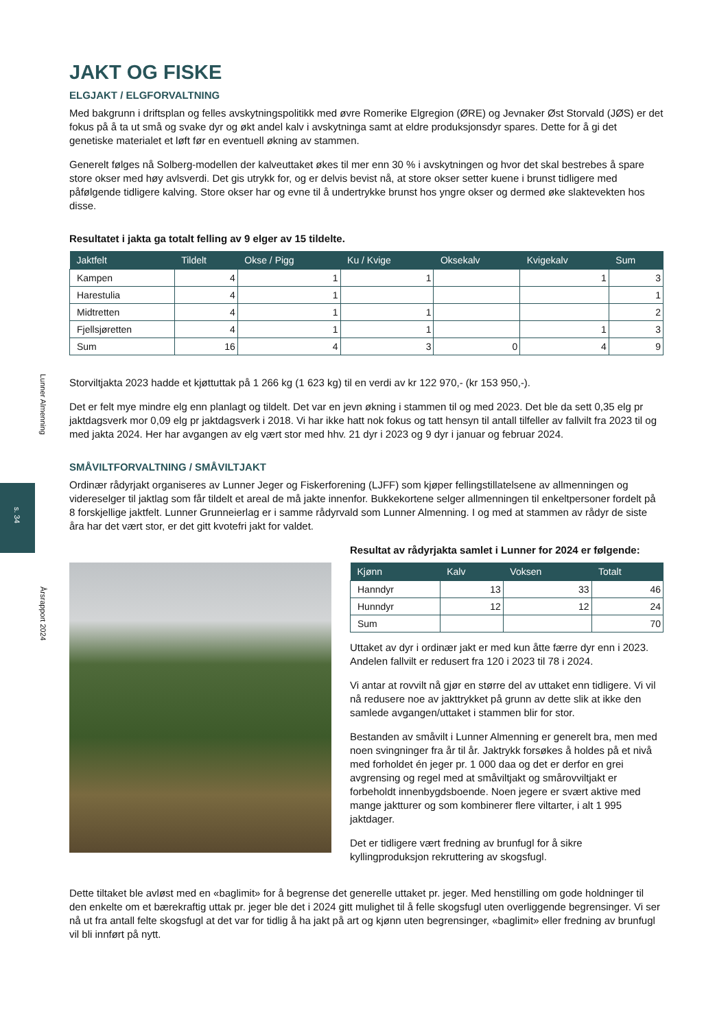Lunner Almenning
s. 34
Årsrapport 2024
JAKT OG FISKE
ELGJAKT / ELGFORVALTNING
Med bakgrunn i driftsplan og felles avskytningspolitikk med øvre Romerike Elgregion (ØRE) og Jevnaker Øst Storvald (JØS) er det fokus på å ta ut små og svake dyr og økt andel kalv i avskytninga samt at eldre produksjonsdyr spares. Dette for å gi det genetiske materialet et løft før en eventuell økning av stammen.
Generelt følges nå Solberg-modellen der kalveuttaket økes til mer enn 30 % i avskytningen og hvor det skal bestrebes å spare store okser med høy avlsverdi. Det gis utrykk for, og er delvis bevist nå, at store okser setter kuene i brunst tidligere med påfølgende tidligere kalving. Store okser har og evne til å undertrykke brunst hos yngre okser og dermed øke slaktevekten hos disse.
Resultatet i jakta ga totalt felling av 9 elger av 15 tildelte.
| Jaktfelt | Tildelt | Okse / Pigg | Ku / Kvige | Oksekalv | Kvigekalv | Sum |
| --- | --- | --- | --- | --- | --- | --- |
| Kampen | 4 | 1 | 1 | | 1 | 3 |
| Harestulia | 4 | 1 | | | | 1 |
| Midtretten | 4 | 1 | 1 | | | 2 |
| Fjellsjøretten | 4 | 1 | 1 | | 1 | 3 |
| Sum | 16 | 4 | 3 | 0 | 4 | 9 |
Storviltjakta 2023 hadde et kjøttuttak på 1 266 kg (1 623 kg) til en verdi av kr 122 970,- (kr 153 950,-).
Det er felt mye mindre elg enn planlagt og tildelt. Det var en jevn økning i stammen til og med 2023. Det ble da sett 0,35 elg pr jaktdagsverk mor 0,09 elg pr jaktdagsverk i 2018. Vi har ikke hatt nok fokus og tatt hensyn til antall tilfeller av fallvilt fra 2023 til og med jakta 2024. Her har avgangen av elg vært stor med hhv. 21 dyr i 2023 og 9 dyr i januar og februar 2024.
SMÅVILTFORVALTNING / SMÅVILTJAKT
Ordinær rådyrjakt organiseres av Lunner Jeger og Fiskerforening (LJFF) som kjøper fellingstillatelsene av allmenningen og videreselger til jaktlag som får tildelt et areal de må jakte innenfor. Bukkekortene selger allmenningen til enkeltpersoner fordelt på 8 forskjellige jaktfelt. Lunner Grunneierlag er i samme rådyrvald som Lunner Almenning. I og med at stammen av rådyr de siste åra har det vært stor, er det gitt kvotefri jakt for valdet.
Resultat av rådyrjakta samlet i Lunner for 2024 er følgende:
| Kjønn | Kalv | Voksen | Totalt |
| --- | --- | --- | --- |
| Hanndyr | 13 | 33 | 46 |
| Hunndyr | 12 | 12 | 24 |
| Sum | | | 70 |
Uttaket av dyr i ordinær jakt er med kun åtte færre dyr enn i 2023. Andelen fallvilt er redusert fra 120 i 2023 til 78 i 2024.
Vi antar at rovvilt nå gjør en større del av uttaket enn tidligere. Vi vil nå redusere noe av jakttrykket på grunn av dette slik at ikke den samlede avgangen/uttaket i stammen blir for stor.
Bestanden av småvilt i Lunner Almenning er generelt bra, men med noen svingninger fra år til år. Jaktrykk forsøkes å holdes på et nivå med forholdet én jeger pr. 1 000 daa og det er derfor en grei avgrensing og regel med at småviltjakt og smårovviltjakt er forbeholdt innenbygdsboende. Noen jegere er svært aktive med mange jaktturer og som kombinerer flere viltarter, i alt 1 995 jaktdager.
Det er tidligere vært fredning av brunfugl for å sikre kyllingproduksjon rekruttering av skogsfugl.
Dette tiltaket ble avløst med en «baglimit» for å begrense det generelle uttaket pr. jeger. Med henstilling om gode holdninger til den enkelte om et bærekraftig uttak pr. jeger ble det i 2024 gitt mulighet til å felle skogsfugl uten overliggende begrensinger. Vi ser nå ut fra antall felte skogsfugl at det var for tidlig å ha jakt på art og kjønn uten begrensinger, «baglimit» eller fredning av brunfugl vil bli innført på nytt.